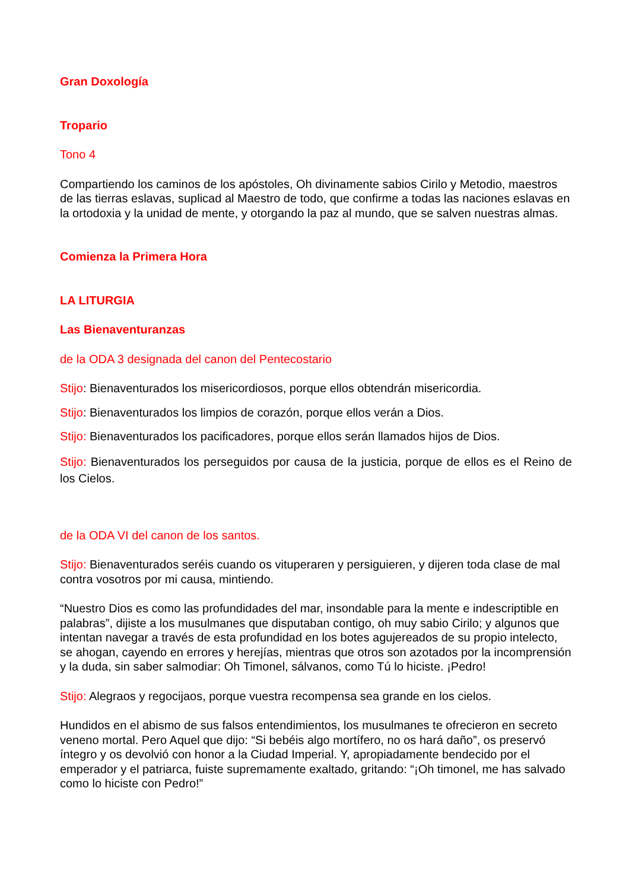Gran Doxología
Tropario
Tono 4
Compartiendo los caminos de los apóstoles, Oh divinamente sabios Cirilo y Metodio, maestros de las tierras eslavas, suplicad al Maestro de todo, que confirme a todas las naciones eslavas en la ortodoxia y la unidad de mente, y otorgando la paz al mundo, que se salven nuestras almas.
Comienza la Primera Hora
LA LITURGIA
Las Bienaventuranzas
de la ODA 3 designada del canon del Pentecostario
Stijo: Bienaventurados los misericordiosos, porque ellos obtendrán misericordia.
Stijo: Bienaventurados los limpios de corazón, porque ellos verán a Dios.
Stijo: Bienaventurados los pacificadores, porque ellos serán llamados hijos de Dios.
Stijo: Bienaventurados los perseguidos por causa de la justicia, porque de ellos es el Reino de los Cielos.
de la ODA VI del canon de los santos.
Stijo: Bienaventurados seréis cuando os vituperaren y persiguieren, y dijeren toda clase de mal contra vosotros por mi causa, mintiendo.
“Nuestro Dios es como las profundidades del mar, insondable para la mente e indescriptible en palabras”, dijiste a los musulmanes que disputaban contigo, oh muy sabio Cirilo; y algunos que intentan navegar a través de esta profundidad en los botes agujereados de su propio intelecto, se ahogan, cayendo en errores y herejías, mientras que otros son azotados por la incomprensión y la duda, sin saber salmodiar: Oh Timonel, sálvanos, como Tú lo hiciste. ¡Pedro!
Stijo: Alegraos y regocijaos, porque vuestra recompensa sea grande en los cielos.
Hundidos en el abismo de sus falsos entendimientos, los musulmanes te ofrecieron en secreto veneno mortal. Pero Aquel que dijo: “Si bebéis algo mortífero, no os hará daño”, os preservó íntegro y os devolvió con honor a la Ciudad Imperial. Y, apropiadamente bendecido por el emperador y el patriarca, fuiste supremamente exaltado, gritando: “¡Oh timonel, me has salvado como lo hiciste con Pedro!”